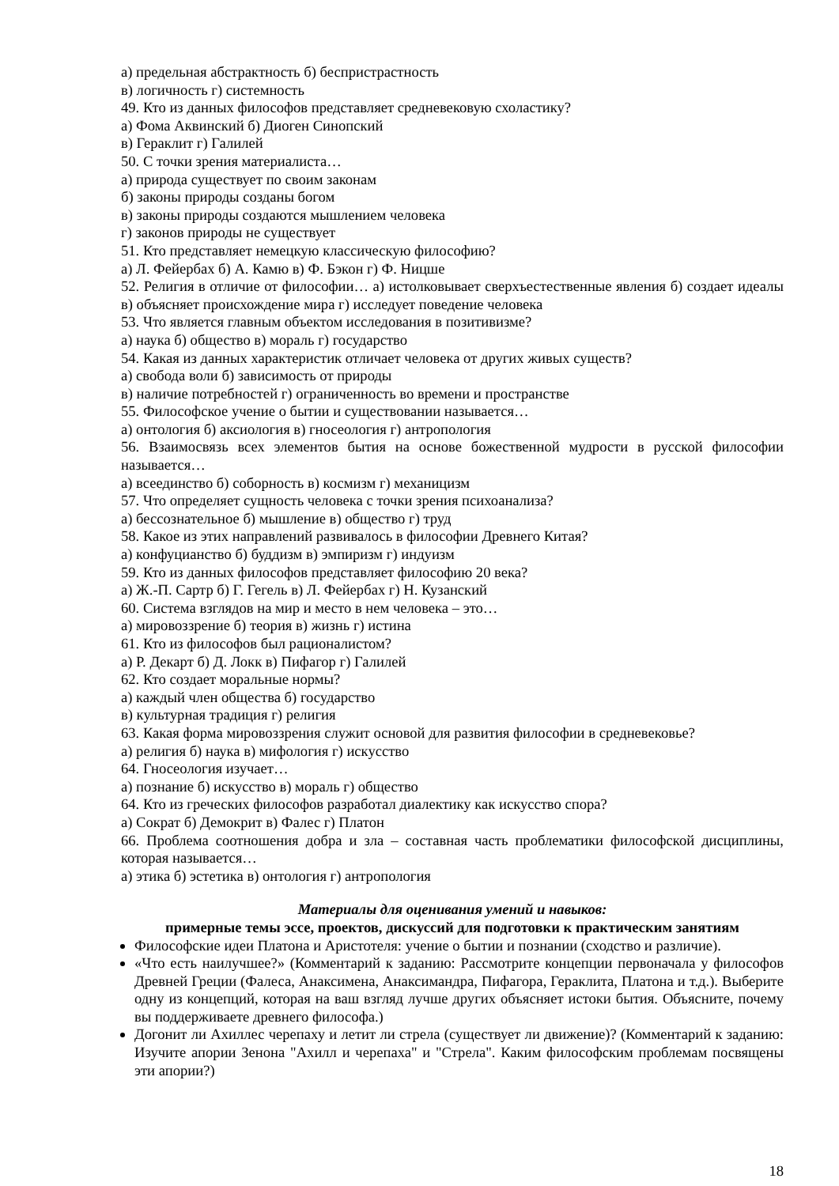а) предельная абстрактность б) беспристрастность
в) логичность г) системность
49. Кто из данных философов представляет средневековую схоластику?
а) Фома Аквинский б) Диоген Синопский
в) Гераклит г) Галилей
50. С точки зрения материалиста…
а) природа существует по своим законам
б) законы природы созданы богом
в) законы природы создаются мышлением человека
г) законов природы не существует
51. Кто представляет немецкую классическую философию?
а) Л. Фейербах б) А. Камю в) Ф. Бэкон г) Ф. Ницше
52. Религия в отличие от философии… а) истолковывает сверхъестественные явления б) создает идеалы в) объясняет происхождение мира г) исследует поведение человека
53. Что является главным объектом исследования в позитивизме?
а) наука б) общество в) мораль г) государство
54. Какая из данных характеристик отличает человека от других живых существ?
а) свобода воли б) зависимость от природы
в) наличие потребностей г) ограниченность во времени и пространстве
55. Философское учение о бытии и существовании называется…
а) онтология б) аксиология в) гносеология г) антропология
56. Взаимосвязь всех элементов бытия на основе божественной мудрости в русской философии называется…
а) всеединство б) соборность в) космизм г) механицизм
57. Что определяет сущность человека с точки зрения психоанализа?
а) бессознательное б) мышление в) общество г) труд
58. Какое из этих направлений развивалось в философии Древнего Китая?
а) конфуцианство б) буддизм в) эмпиризм г) индуизм
59. Кто из данных философов представляет философию 20 века?
а) Ж.-П. Сартр б) Г. Гегель в) Л. Фейербах г) Н. Кузанский
60. Система взглядов на мир и место в нем человека – это…
а) мировоззрение б) теория в) жизнь г) истина
61. Кто из философов был рационалистом?
а) Р. Декарт б) Д. Локк в) Пифагор г) Галилей
62. Кто создает моральные нормы?
а) каждый член общества б) государство
в) культурная традиция г) религия
63. Какая форма мировоззрения служит основой для развития философии в средневековье?
а) религия б) наука в) мифология г) искусство
64. Гносеология изучает…
а) познание б) искусство в) мораль г) общество
64. Кто из греческих философов разработал диалектику как искусство спора?
а) Сократ б) Демокрит в) Фалес г) Платон
66. Проблема соотношения добра и зла – составная часть проблематики философской дисциплины, которая называется…
а) этика б) эстетика в) онтология г) антропология
Материалы для оценивания умений и навыков:
примерные темы эссе, проектов, дискуссий для подготовки к практическим занятиям
Философские идеи Платона и Аристотеля: учение о бытии и познании (сходство и различие).
«Что есть наилучшее?» (Комментарий к заданию: Рассмотрите концепции первоначала у философов Древней Греции (Фалеса, Анаксимена, Анаксимандра, Пифагора, Гераклита, Платона и т.д.). Выберите одну из концепций, которая на ваш взгляд лучше других объясняет истоки бытия. Объясните, почему вы поддерживаете древнего философа.)
Догонит ли Ахиллес черепаху и летит ли стрела (существует ли движение)? (Комментарий к заданию: Изучите апории Зенона "Ахилл и черепаха" и "Стрела". Каким философским проблемам посвящены эти апории?)
18